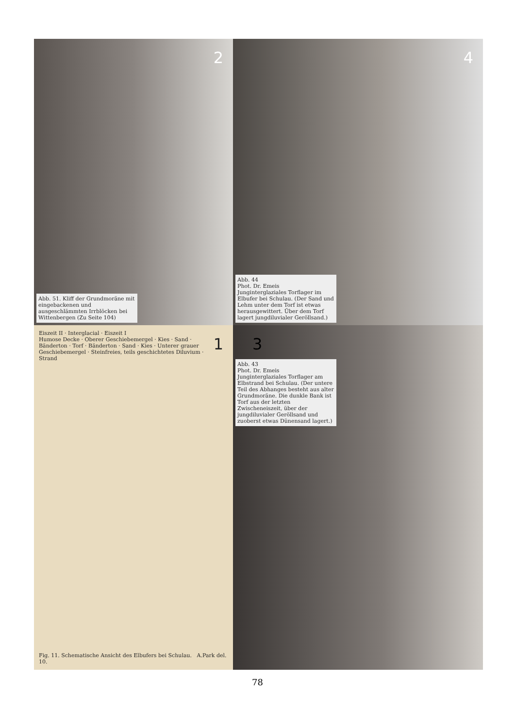2
Abb. 51. Kliff der Grundmoräne mit eingebackenen und ausgeschlämmten Irrblöcken bei Wittenbergen (Zu Seite 104)
4
Abb. 44
Phot. Dr. Emeis
Junginterglaziales Torflager im Elbufer bei Schulau. (Der Sand und Lehm unter dem Torf ist etwas herausgewittert. Über dem Torf lagert jungdiluvialer Geröllsand.)
1
Eiszeit II · Interglacial · Eiszeit I
Humose Decke · Oberer Geschiebemergel · Kies · Sand · Bänderton · Torf · Bänderton · Sand · Kies · Unterer grauer Geschiebemergel · Steinfreies, teils geschichtetes Diluvium · Strand
Fig. 11. Schematische Ansicht des Elbufers bei Schulau. A.Park del. 10.
3
Abb. 43
Phot. Dr. Emeis
Junginterglaziales Torflager am Elbstrand bei Schulau. (Der untere Teil des Abhanges besteht aus alter Grundmoräne. Die dunkle Bank ist Torf aus der letzten Zwischeneiszeit, über der jungdiluvialer Geröllsand und zuoberst etwas Dünensand lagert.)
78